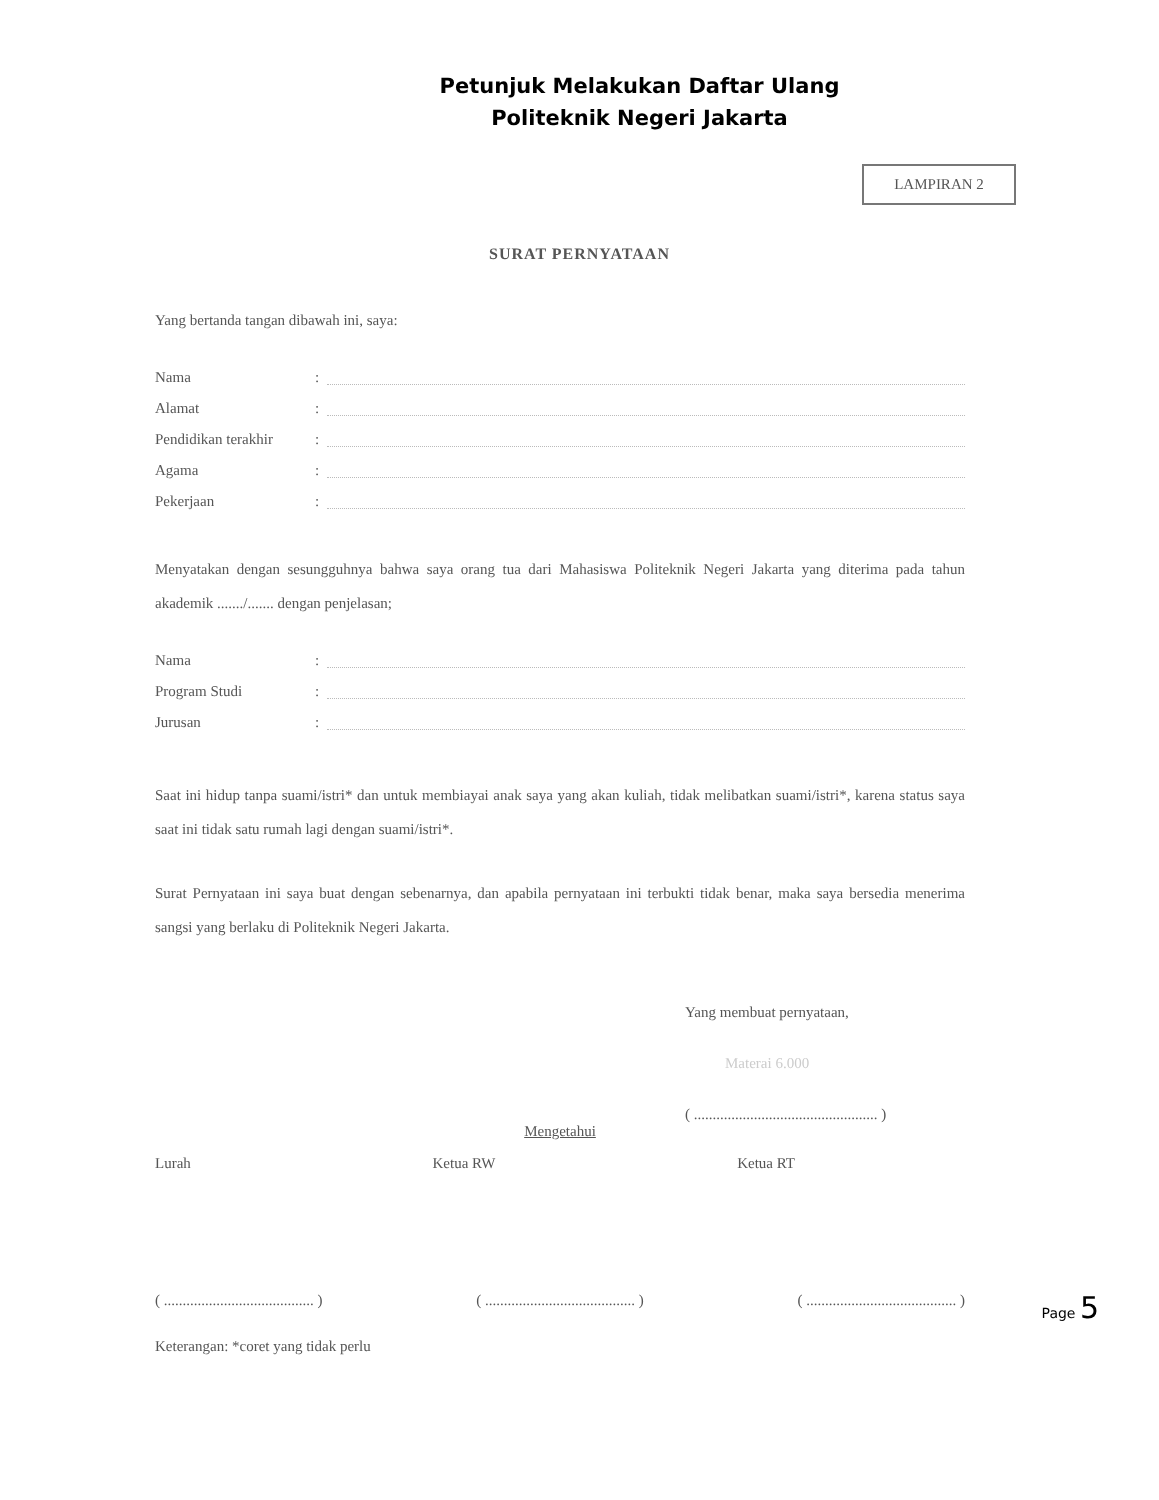Petunjuk Melakukan Daftar Ulang
Politeknik Negeri Jakarta
LAMPIRAN 2
SURAT PERNYATAAN
Yang bertanda tangan dibawah ini, saya:
Nama:
Alamat:
Pendidikan terakhir:
Agama:
Pekerjaan:
Menyatakan dengan sesungguhnya bahwa saya orang tua dari Mahasiswa Politeknik Negeri Jakarta yang diterima pada tahun akademik ......./....... dengan penjelasan;
Nama:
Program Studi:
Jurusan:
Saat ini hidup tanpa suami/istri* dan untuk membiayai anak saya yang akan kuliah, tidak melibatkan suami/istri*, karena status saya saat ini tidak satu rumah lagi dengan suami/istri*.
Surat Pernyataan ini saya buat dengan sebenarnya, dan apabila pernyataan ini terbukti tidak benar, maka saya bersedia menerima sangsi yang berlaku di Politeknik Negeri Jakarta.
Yang membuat pernyataan,
Materai 6.000
( ................................................. )
Mengetahui
Lurah Ketua RW Ketua RT
( ........................................ ) ( ........................................ ) ( ........................................ )
Keterangan: *coret yang tidak perlu
Page 5